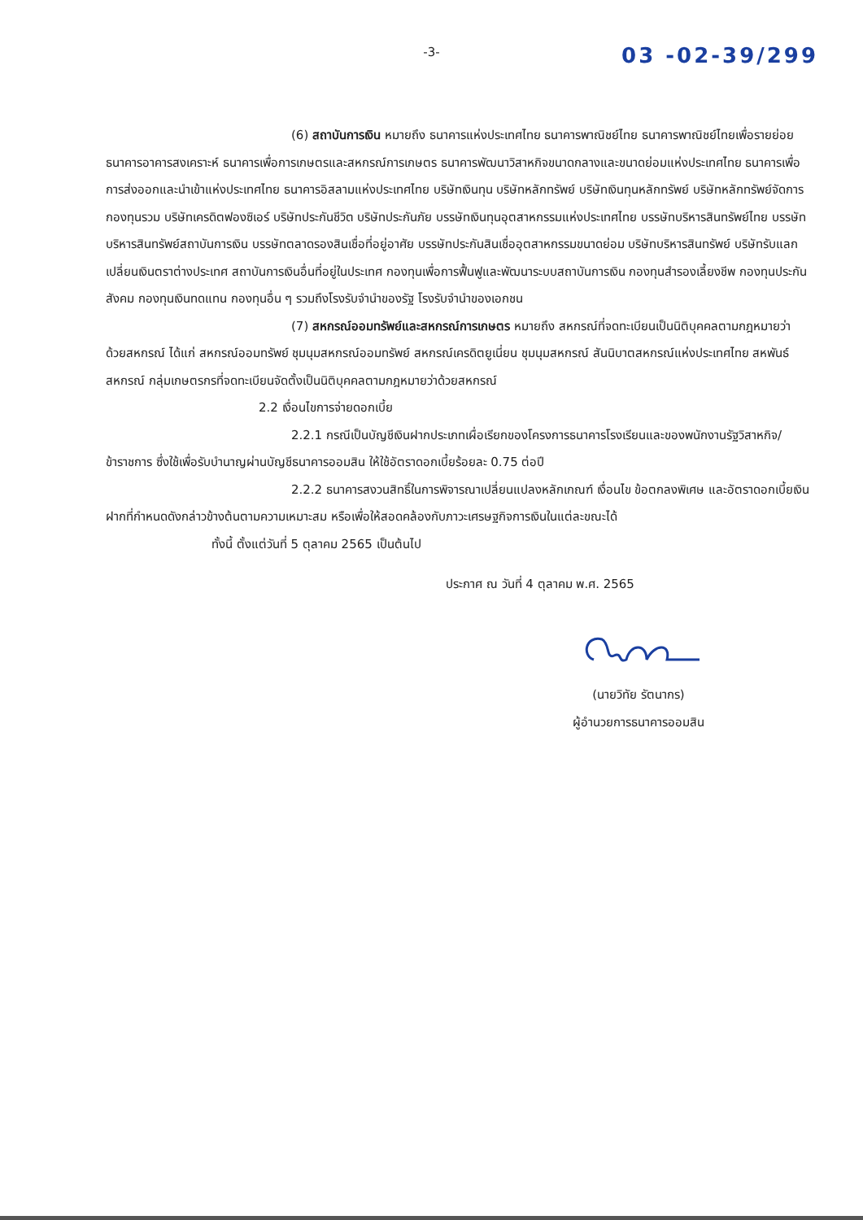-3-
03 -02-39/299
(6) สถาบันการเงิน หมายถึง ธนาคารแห่งประเทศไทย ธนาคารพาณิชย์ไทย ธนาคารพาณิชย์ไทยเพื่อรายย่อย ธนาคารอาคารสงเคราะห์ ธนาคารเพื่อการเกษตรและสหกรณ์การเกษตร ธนาคารพัฒนาวิสาหกิจขนาดกลางและขนาดย่อมแห่งประเทศไทย ธนาคารเพื่อการส่งออกและนำเข้าแห่งประเทศไทย ธนาคารอิสลามแห่งประเทศไทย บริษัทเงินทุน บริษัทหลักทรัพย์ บริษัทเงินทุนหลักทรัพย์ บริษัทหลักทรัพย์จัดการกองทุนรวม บริษัทเครดิตฟองซิเอร์ บริษัทประกันชีวิต บริษัทประกันภัย บรรษัทเงินทุนอุตสาหกรรมแห่งประเทศไทย บรรษัทบริหารสินทรัพย์ไทย บรรษัทบริหารสินทรัพย์สถาบันการเงิน บรรษัทตลาดรองสินเชื่อที่อยู่อาศัย บรรษัทประกันสินเชื่ออุตสาหกรรมขนาดย่อม บริษัทบริหารสินทรัพย์ บริษัทรับแลกเปลี่ยนเงินตราต่างประเทศ สถาบันการเงินอื่นที่อยู่ในประเทศ กองทุนเพื่อการฟื้นฟูและพัฒนาระบบสถาบันการเงิน กองทุนสำรองเลี้ยงชีพ กองทุนประกันสังคม กองทุนเงินทดแทน กองทุนอื่น ๆ รวมถึงโรงรับจำนำของรัฐ โรงรับจำนำของเอกชน
(7) สหกรณ์ออมทรัพย์และสหกรณ์การเกษตร หมายถึง สหกรณ์ที่จดทะเบียนเป็นนิติบุคคลตามกฎหมายว่าด้วยสหกรณ์ ได้แก่ สหกรณ์ออมทรัพย์ ชุมนุมสหกรณ์ออมทรัพย์ สหกรณ์เครดิตยูเนี่ยน ชุมนุมสหกรณ์ สันนิบาตสหกรณ์แห่งประเทศไทย สหพันธ์สหกรณ์ กลุ่มเกษตรกรที่จดทะเบียนจัดตั้งเป็นนิติบุคคลตามกฎหมายว่าด้วยสหกรณ์
2.2 เงื่อนไขการจ่ายดอกเบี้ย
2.2.1 กรณีเป็นบัญชีเงินฝากประเภทเผื่อเรียกของโครงการธนาคารโรงเรียนและของพนักงานรัฐวิสาหกิจ/ข้าราชการ ซึ่งใช้เพื่อรับบำนาญผ่านบัญชีธนาคารออมสิน ให้ใช้อัตราดอกเบี้ยร้อยละ 0.75 ต่อปี
2.2.2 ธนาคารสงวนสิทธิ์ในการพิจารณาเปลี่ยนแปลงหลักเกณฑ์ เงื่อนไข ข้อตกลงพิเศษ และอัตราดอกเบี้ยเงินฝากที่กำหนดดังกล่าวข้างต้นตามความเหมาะสม หรือเพื่อให้สอดคล้องกับภาวะเศรษฐกิจการเงินในแต่ละขณะได้
ทั้งนี้ ตั้งแต่วันที่ 5 ตุลาคม 2565 เป็นต้นไป
ประกาศ ณ วันที่ 4 ตุลาคม พ.ศ. 2565
(นายวิทัย รัตนากร)
ผู้อำนวยการธนาคารออมสิน